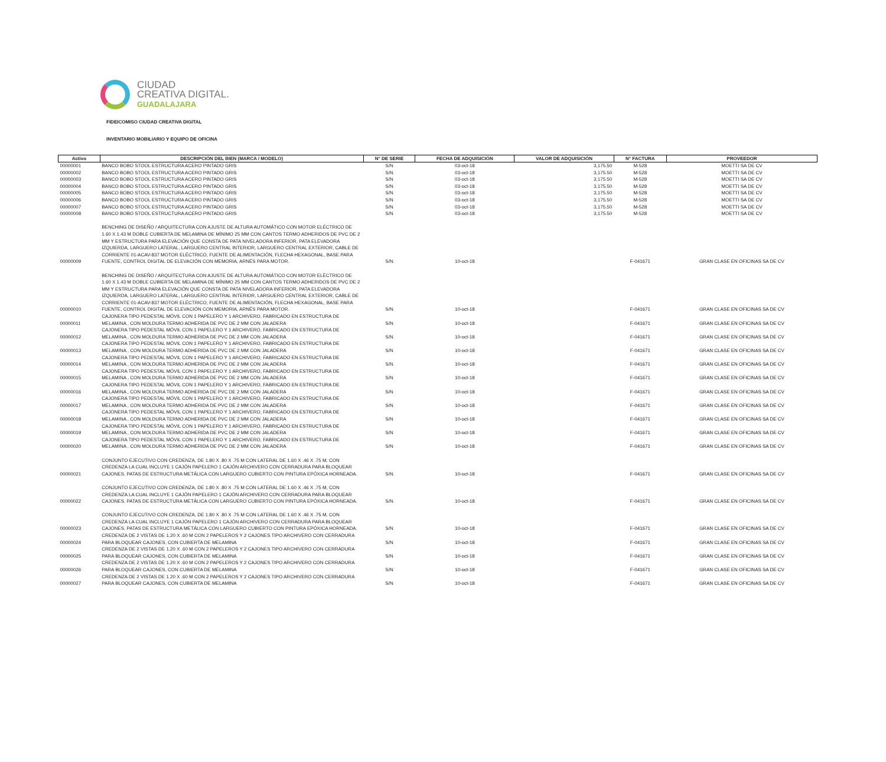CIUDAD
CREATIVA DIGITAL.
GUADALAJARA
FIDEICOMISO CIUDAD CREATIVA DIGITAL
INVENTARIO MOBILIARIO Y EQUIPO DE OFICINA
| Activo | DESCRIPCIÓN DEL BIEN (MARCA / MODELO) | N° DE SERIE | FECHA DE ADQUISICIÓN | VALOR DE ADQUISICIÓN | N° FACTURA | PROVEEDOR |
| --- | --- | --- | --- | --- | --- | --- |
| 00000001 | BANCO BOBO STOOL ESTRUCTURA ACERO PINTADO GRIS | S/N | 03-oct-18 | 3,175.50 | M-528 | MOETTI SA DE CV |
| 00000002 | BANCO BOBO STOOL ESTRUCTURA ACERO PINTADO GRIS | S/N | 03-oct-18 | 3,175.50 | M-528 | MOETTI SA DE CV |
| 00000003 | BANCO BOBO STOOL ESTRUCTURA ACERO PINTADO GRIS | S/N | 03-oct-18 | 3,175.50 | M-528 | MOETTI SA DE CV |
| 00000004 | BANCO BOBO STOOL ESTRUCTURA ACERO PINTADO GRIS | S/N | 03-oct-18 | 3,175.50 | M-528 | MOETTI SA DE CV |
| 00000005 | BANCO BOBO STOOL ESTRUCTURA ACERO PINTADO GRIS | S/N | 03-oct-18 | 3,175.50 | M-528 | MOETTI SA DE CV |
| 00000006 | BANCO BOBO STOOL ESTRUCTURA ACERO PINTADO GRIS | S/N | 03-oct-18 | 3,175.50 | M-528 | MOETTI SA DE CV |
| 00000007 | BANCO BOBO STOOL ESTRUCTURA ACERO PINTADO GRIS | S/N | 03-oct-18 | 3,175.50 | M-528 | MOETTI SA DE CV |
| 00000008 | BANCO BOBO STOOL ESTRUCTURA ACERO PINTADO GRIS | S/N | 03-oct-18 | 3,175.50 | M-528 | MOETTI SA DE CV |
| 00000009 | BENCHING DE DISEÑO / ARQUITECTURA CON AJUSTE DE ALTURA AUTOMÁTICO CON MOTOR ELÉCTRICO DE 1.60 X 1.43 M DOBLE CUBIERTA DE MELAMINA DE MÍNIMO 25 MM CON CANTOS TERMO ADHERIDOS DE PVC DE 2 MM Y ESTRUCTURA PARA ELEVACIÓN QUE CONSTA DE PATA NIVELADORA INFERIOR, PATA ELEVADORA IZQUIERDA, LARGUERO LATERAL, LARGUERO CENTRAL INTERIOR, LARGUERO CENTRAL EXTERIOR, CABLE DE CORRIENTE 01-ACAV-837 MOTOR ELÉCTRICO, FUENTE DE ALIMENTACIÓN, FLECHA HEXAGONAL, BASE PARA FUENTE, CONTROL DIGITAL DE ELEVACIÓN CON MEMORIA, ARNÉS PARA MOTOR. | S/N | 10-oct-18 | | F-041671 | GRAN CLASE EN OFICINAS SA DE CV |
| 00000010 | BENCHING DE DISEÑO / ARQUITECTURA CON AJUSTE DE ALTURA AUTOMÁTICO CON MOTOR ELÉCTRICO DE 1.60 X 1.43 M DOBLE CUBIERTA DE MELAMINA DE MÍNIMO 25 MM CON CANTOS TERMO ADHERIDOS DE PVC DE 2 MM Y ESTRUCTURA PARA ELEVACIÓN QUE CONSTA DE PATA NIVELADORA INFERIOR, PATA ELEVADORA IZQUIERDA, LARGUERO LATERAL, LARGUERO CENTRAL INTERIOR, LARGUERO CENTRAL EXTERIOR, CABLE DE CORRIENTE 01-ACAV-837 MOTOR ELÉCTRICO, FUENTE DE ALIMENTACIÓN, FLECHA HEXAGONAL, BASE PARA FUENTE, CONTROL DIGITAL DE ELEVACIÓN CON MEMORIA, ARNÉS PARA MOTOR. | S/N | 10-oct-18 | | F-041671 | GRAN CLASE EN OFICINAS SA DE CV |
| 00000011 | CAJONERA TIPO PEDESTAL MÓVIL CON 1 PAPELERO Y 1 ARCHIVERO, FABRICADO EN ESTRUCTURA DE MELAMINA , CON MOLDURA TERMO ADHERIDA DE PVC DE 2 MM CON JALADERA | S/N | 10-oct-18 | | F-041671 | GRAN CLASE EN OFICINAS SA DE CV |
| 00000012 | CAJONERA TIPO PEDESTAL MÓVIL CON 1 PAPELERO Y 1 ARCHIVERO, FABRICADO EN ESTRUCTURA DE MELAMINA , CON MOLDURA TERMO ADHERIDA DE PVC DE 2 MM CON JALADERA | S/N | 10-oct-18 | | F-041671 | GRAN CLASE EN OFICINAS SA DE CV |
| 00000013 | CAJONERA TIPO PEDESTAL MÓVIL CON 1 PAPELERO Y 1 ARCHIVERO, FABRICADO EN ESTRUCTURA DE MELAMINA , CON MOLDURA TERMO ADHERIDA DE PVC DE 2 MM CON JALADERA | S/N | 10-oct-18 | | F-041671 | GRAN CLASE EN OFICINAS SA DE CV |
| 00000014 | CAJONERA TIPO PEDESTAL MÓVIL CON 1 PAPELERO Y 1 ARCHIVERO, FABRICADO EN ESTRUCTURA DE MELAMINA , CON MOLDURA TERMO ADHERIDA DE PVC DE 2 MM CON JALADERA | S/N | 10-oct-18 | | F-041671 | GRAN CLASE EN OFICINAS SA DE CV |
| 00000015 | CAJONERA TIPO PEDESTAL MÓVIL CON 1 PAPELERO Y 1 ARCHIVERO, FABRICADO EN ESTRUCTURA DE MELAMINA , CON MOLDURA TERMO ADHERIDA DE PVC DE 2 MM CON JALADERA | S/N | 10-oct-18 | | F-041671 | GRAN CLASE EN OFICINAS SA DE CV |
| 00000016 | CAJONERA TIPO PEDESTAL MÓVIL CON 1 PAPELERO Y 1 ARCHIVERO, FABRICADO EN ESTRUCTURA DE MELAMINA , CON MOLDURA TERMO ADHERIDA DE PVC DE 2 MM CON JALADERA | S/N | 10-oct-18 | | F-041671 | GRAN CLASE EN OFICINAS SA DE CV |
| 00000017 | CAJONERA TIPO PEDESTAL MÓVIL CON 1 PAPELERO Y 1 ARCHIVERO, FABRICADO EN ESTRUCTURA DE MELAMINA , CON MOLDURA TERMO ADHERIDA DE PVC DE 2 MM CON JALADERA | S/N | 10-oct-18 | | F-041671 | GRAN CLASE EN OFICINAS SA DE CV |
| 00000018 | CAJONERA TIPO PEDESTAL MÓVIL CON 1 PAPELERO Y 1 ARCHIVERO, FABRICADO EN ESTRUCTURA DE MELAMINA , CON MOLDURA TERMO ADHERIDA DE PVC DE 2 MM CON JALADERA | S/N | 10-oct-18 | | F-041671 | GRAN CLASE EN OFICINAS SA DE CV |
| 00000019 | CAJONERA TIPO PEDESTAL MÓVIL CON 1 PAPELERO Y 1 ARCHIVERO, FABRICADO EN ESTRUCTURA DE MELAMINA , CON MOLDURA TERMO ADHERIDA DE PVC DE 2 MM CON JALADERA | S/N | 10-oct-18 | | F-041671 | GRAN CLASE EN OFICINAS SA DE CV |
| 00000020 | CAJONERA TIPO PEDESTAL MÓVIL CON 1 PAPELERO Y 1 ARCHIVERO, FABRICADO EN ESTRUCTURA DE MELAMINA , CON MOLDURA TERMO ADHERIDA DE PVC DE 2 MM CON JALADERA | S/N | 10-oct-18 | | F-041671 | GRAN CLASE EN OFICINAS SA DE CV |
| 00000021 | CONJUNTO EJECUTIVO CON CREDENZA, DE 1.80 X .80 X .75 M CON LATERAL DE 1.60 X .46 X .75 M, CON CREDENZA LA CUAL INCLUYE 1 CAJÓN PAPELERO 1 CAJÓN ARCHIVERO CON CERRADURA PARA BLOQUEAR CAJONES. PATAS DE ESTRUCTURA METÁLICA CON LARGUERO CUBIERTO CON PINTURA EPÓXICA HORNEADA. | S/N | 10-oct-18 | | F-041671 | GRAN CLASE EN OFICINAS SA DE CV |
| 00000022 | CONJUNTO EJECUTIVO CON CREDENZA, DE 1.80 X .80 X .75 M CON LATERAL DE 1.60 X .46 X .75 M, CON CREDENZA LA CUAL INCLUYE 1 CAJÓN PAPELERO 1 CAJÓN ARCHIVERO CON CERRADURA PARA BLOQUEAR CAJONES. PATAS DE ESTRUCTURA METÁLICA CON LARGUERO CUBIERTO CON PINTURA EPÓXICA HORNEADA. | S/N | 10-oct-18 | | F-041671 | GRAN CLASE EN OFICINAS SA DE CV |
| 00000023 | CONJUNTO EJECUTIVO CON CREDENZA, DE 1.80 X .80 X .75 M CON LATERAL DE 1.60 X .46 X .75 M, CON CREDENZA LA CUAL INCLUYE 1 CAJÓN PAPELERO 1 CAJÓN ARCHIVERO CON CERRADURA PARA BLOQUEAR CAJONES. PATAS DE ESTRUCTURA METÁLICA CON LARGUERO CUBIERTO CON PINTURA EPÓXICA HORNEADA. | S/N | 10-oct-18 | | F-041671 | GRAN CLASE EN OFICINAS SA DE CV |
| 00000024 | CREDENZA DE 2 VISTAS DE 1.20 X .60 M CON 2 PAPELEROS Y 2 CAJONES TIPO ARCHIVERO CON CERRADURA PARA BLOQUEAR CAJONES, CON CUBIERTA DE MELAMINA | S/N | 10-oct-18 | | F-041671 | GRAN CLASE EN OFICINAS SA DE CV |
| 00000025 | CREDENZA DE 2 VISTAS DE 1.20 X .60 M CON 2 PAPELEROS Y 2 CAJONES TIPO ARCHIVERO CON CERRADURA PARA BLOQUEAR CAJONES, CON CUBIERTA DE MELAMINA | S/N | 10-oct-18 | | F-041671 | GRAN CLASE EN OFICINAS SA DE CV |
| 00000026 | CREDENZA DE 2 VISTAS DE 1.20 X .60 M CON 2 PAPELEROS Y 2 CAJONES TIPO ARCHIVERO CON CERRADURA PARA BLOQUEAR CAJONES, CON CUBIERTA DE MELAMINA | S/N | 10-oct-18 | | F-041671 | GRAN CLASE EN OFICINAS SA DE CV |
| 00000027 | CREDENZA DE 2 VISTAS DE 1.20 X .60 M CON 2 PAPELEROS Y 2 CAJONES TIPO ARCHIVERO CON CERRADURA PARA BLOQUEAR CAJONES, CON CUBIERTA DE MELAMINA | S/N | 10-oct-18 | | F-041671 | GRAN CLASE EN OFICINAS SA DE CV |